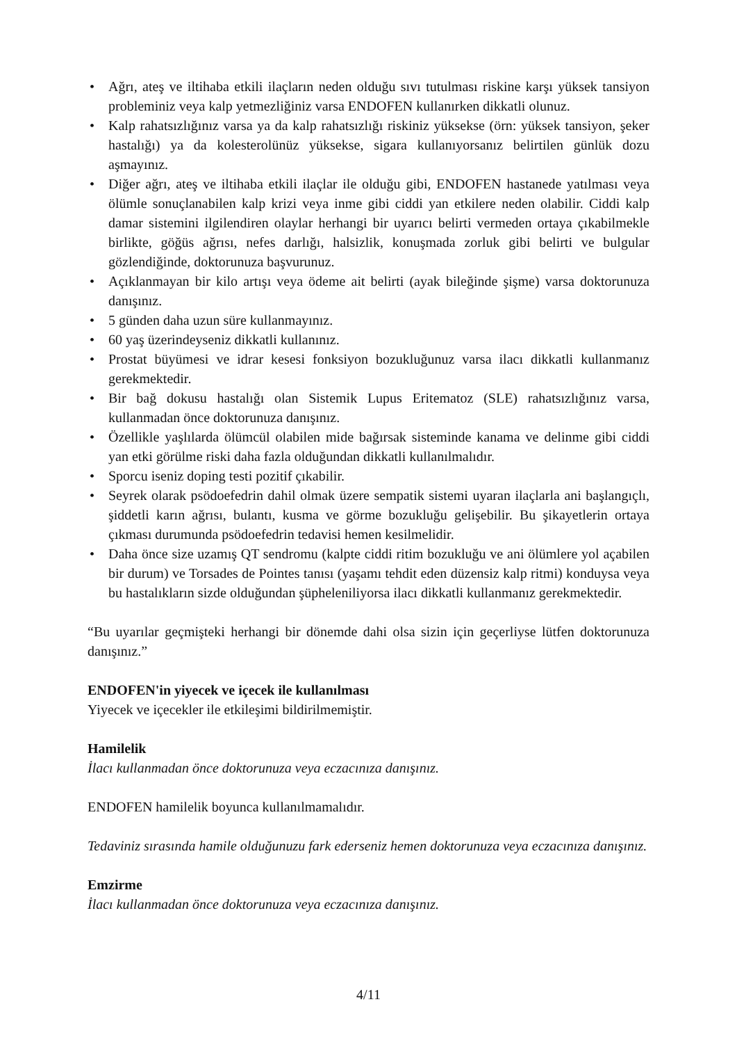• Ağrı, ateş ve iltihaba etkili ilaçların neden olduğu sıvı tutulması riskine karşı yüksek tansiyon probleminiz veya kalp yetmezliğiniz varsa ENDOFEN kullanırken dikkatli olunuz.
• Kalp rahatsızlığınız varsa ya da kalp rahatsızlığı riskiniz yüksekse (örn: yüksek tansiyon, şeker hastalığı) ya da kolesterolünüz yüksekse, sigara kullanıyorsanız belirtilen günlük dozu aşmayınız.
• Diğer ağrı, ateş ve iltihaba etkili ilaçlar ile olduğu gibi, ENDOFEN hastanede yatılması veya ölümle sonuçlanabilen kalp krizi veya inme gibi ciddi yan etkilere neden olabilir. Ciddi kalp damar sistemini ilgilendiren olaylar herhangi bir uyarıcı belirti vermeden ortaya çıkabilmekle birlikte, göğüs ağrısı, nefes darlığı, halsizlik, konuşmada zorluk gibi belirti ve bulgular gözlendiğinde, doktorunuza başvurunuz.
• Açıklanmayan bir kilo artışı veya ödeme ait belirti (ayak bileğinde şişme) varsa doktorunuza danışınız.
• 5 günden daha uzun süre kullanmayınız.
• 60 yaş üzerindeyseniz dikkatli kullanınız.
• Prostat büyümesi ve idrar kesesi fonksiyon bozukluğunuz varsa ilacı dikkatli kullanmanız gerekmektedir.
• Bir bağ dokusu hastalığı olan Sistemik Lupus Eritematoz (SLE) rahatsızlığınız varsa, kullanmadan önce doktorunuza danışınız.
• Özellikle yaşlılarda ölümcül olabilen mide bağırsak sisteminde kanama ve delinme gibi ciddi yan etki görülme riski daha fazla olduğundan dikkatli kullanılmalıdır.
• Sporcu iseniz doping testi pozitif çıkabilir.
• Seyrek olarak psödoefedrin dahil olmak üzere sempatik sistemi uyaran ilaçlarla ani başlangıçlı, şiddetli karın ağrısı, bulantı, kusma ve görme bozukluğu gelişebilir. Bu şikayetlerin ortaya çıkması durumunda psödoefedrin tedavisi hemen kesilmelidir.
• Daha önce size uzamış QT sendromu (kalpte ciddi ritim bozukluğu ve ani ölümlere yol açabilen bir durum) ve Torsades de Pointes tanısı (yaşamı tehdit eden düzensiz kalp ritmi) konduysa veya bu hastalıkların sizde olduğundan şüpheleniliyorsa ilacı dikkatli kullanmanız gerekmektedir.
“Bu uyarılar geçmişteki herhangi bir dönemde dahi olsa sizin için geçerliyse lütfen doktorunuza danışınız.”
ENDOFEN'in yiyecek ve içecek ile kullanılması
Yiyecek ve içecekler ile etkileşimi bildirilmemiştir.
Hamilelik
İlacı kullanmadan önce doktorunuza veya eczacınıza danışınız.
ENDOFEN hamilelik boyunca kullanılmamalıdır.
Tedaviniz sırasında hamile olduğunuzu fark ederseniz hemen doktorunuza veya eczacınıza danışınız.
Emzirme
İlacı kullanmadan önce doktorunuza veya eczacınıza danışınız.
4/11